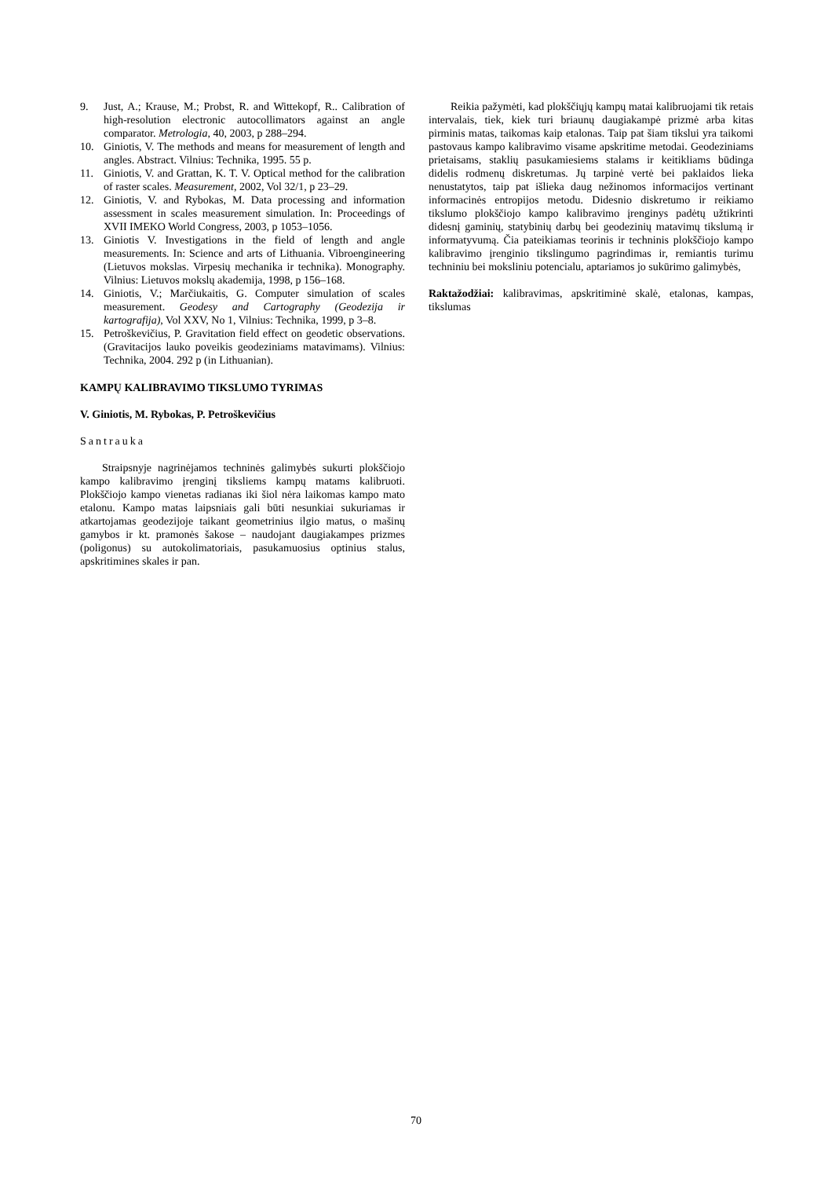9. Just, A.; Krause, M.; Probst, R. and Wittekopf, R.. Calibration of high-resolution electronic autocollimators against an angle comparator. Metrologia, 40, 2003, p 288–294.
10. Giniotis, V. The methods and means for measurement of length and angles. Abstract. Vilnius: Technika, 1995. 55 p.
11. Giniotis, V. and Grattan, K. T. V. Optical method for the calibration of raster scales. Measurement, 2002, Vol 32/1, p 23–29.
12. Giniotis, V. and Rybokas, M. Data processing and information assessment in scales measurement simulation. In: Proceedings of XVII IMEKO World Congress, 2003, p 1053–1056.
13. Giniotis V. Investigations in the field of length and angle measurements. In: Science and arts of Lithuania. Vibroengineering (Lietuvos mokslas. Virpesių mechanika ir technika). Monography. Vilnius: Lietuvos mokslų akademija, 1998, p 156–168.
14. Giniotis, V.; Marčiukaitis, G. Computer simulation of scales measurement. Geodesy and Cartography (Geodezija ir kartografija), Vol XXV, No 1, Vilnius: Technika, 1999, p 3–8.
15. Petroškevičius, P. Gravitation field effect on geodetic observations. (Gravitacijos lauko poveikis geodeziniams matavimams). Vilnius: Technika, 2004. 292 p (in Lithuanian).
KAMPŲ KALIBRAVIMO TIKSLUMO TYRIMAS
V. Giniotis, M. Rybokas, P. Petroškevičius
Santrauka
Straipsnyje nagrinėjamos techninės galimybės sukurti plokščiojo kampo kalibravimo įrenginį tiksliems kampų matams kalibruoti. Plokščiojo kampo vienetas radianas iki šiol nėra laikomas kampo mato etalonu. Kampo matas laipsniais gali būti nesunkiai sukuriamas ir atkartojamas geodezijoje taikant geometrinius ilgio matus, o mašinų gamybos ir kt. pramonės šakose – naudojant daugiakampes prizmes (poligonus) su autokolimatoriais, pasukamuosius optinius stalus, apskritimines skales ir pan.
Reikia pažymėti, kad plokščiųjų kampų matai kalibruojami tik retais intervalais, tiek, kiek turi briaunų daugiakampė prizmė arba kitas pirminis matas, taikomas kaip etalonas. Taip pat šiam tikslui yra taikomi pastovaus kampo kalibravimo visame apskritime metodai. Geodeziniams prietaisams, staklių pasukamiesiems stalams ir keitikliams būdinga didelis rodmenų diskretumas. Jų tarpinė vertė bei paklaidos lieka nenustatytos, taip pat išlieka daug nežinomos informacijos vertinant informacinės entropijos metodu. Didesnio diskretumo ir reikiamo tikslumo plokščiojo kampo kalibravimo įrenginys padėtų užtikrinti didesnį gaminių, statybinių darbų bei geodezinių matavimų tikslumą ir informatyvumą. Čia pateikiamas teorinis ir techninis plokščiojo kampo kalibravimo įrenginio tikslingumo pagrindimas ir, remiantis turimu techniniu bei moksliniu potencialu, aptariamos jo sukūrimo galimybės,
Raktažodžiai: kalibravimas, apskritiminė skalė, etalonas, kampas, tikslumas
70